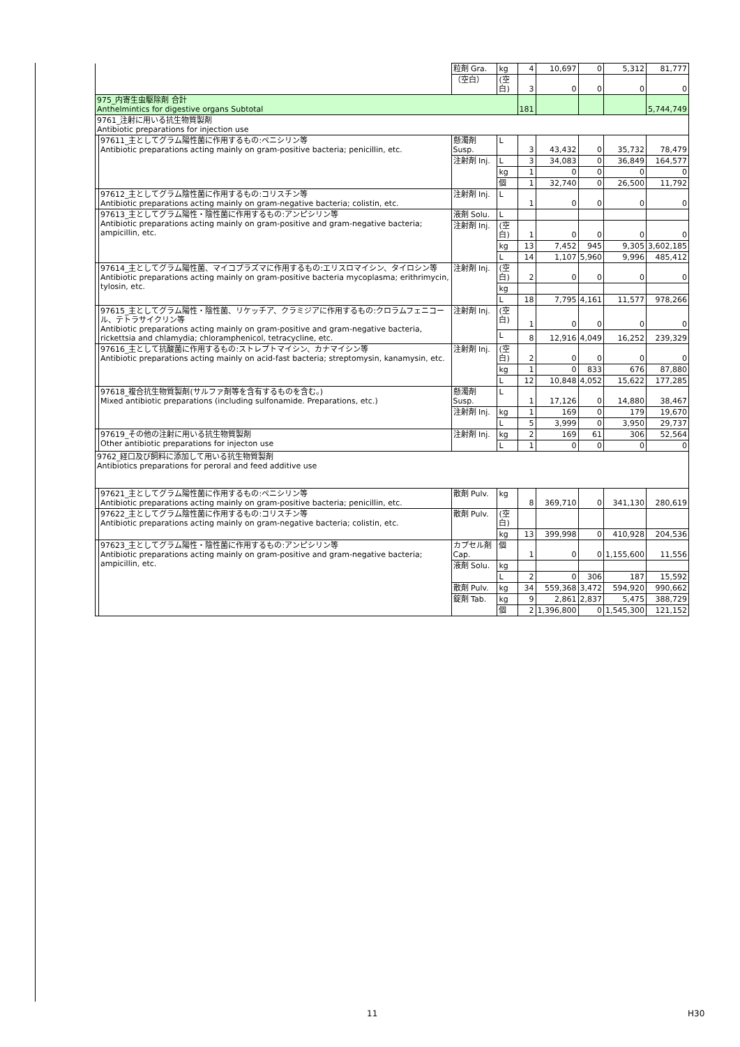| | | 粒剤 Gra. | kg | 4 | 10,697 | 0 | 5,312 | 81,777 |
| | | （空白） | (空白) | 3 | 0 | 0 | 0 | 0 |
| 975_内寄生虫駆除剤 合計 Anthelmintics for digestive organs Subtotal | | | | 181 | | | | 5,744,749 |
| 9761_注射に用いる抗生物質製剤 Antibiotic preparations for injection use | | | | | | | | |
| | 97611_主としてグラム陽性菌に作用するもの:ペニシリン等 Antibiotic preparations acting mainly on gram-positive bacteria; penicillin, etc. | 懸濁剤 Susp. | L | 3 | 43,432 | 0 | 35,732 | 78,479 |
| | | 注射剤 Inj. | L | 3 | 34,083 | 0 | 36,849 | 164,577 |
| | | | kg | 1 | 0 | 0 | 0 | 0 |
| | | | 個 | 1 | 32,740 | 0 | 26,500 | 11,792 |
| | 97612_主としてグラム陰性菌に作用するもの:コリスチン等 Antibiotic preparations acting mainly on gram-negative bacteria; colistin, etc. | 注射剤 Inj. | L | 1 | 0 | 0 | 0 | 0 |
| | 97613_主としてグラム陽性・陰性菌に作用するもの:アンピシリン等 Antibiotic preparations acting mainly on gram-positive and gram-negative bacteria; ampicillin, etc. | 液剤 Solu. | L | | | | | |
| | | 注射剤 Inj. | (空白) | 1 | 0 | 0 | 0 | 0 |
| | | | kg | 13 | 7,452 | 945 | 9,305 | 3,602,185 |
| | | | L | 14 | 1,107 | 5,960 | 9,996 | 485,412 |
| | 97614_主としてグラム陽性菌、マイコプラズマに作用するもの:エリスロマイシン、タイロシン等 Antibiotic preparations acting mainly on gram-positive bacteria mycoplasma; erithrimycin, tylosin, etc. | 注射剤 Inj. | (空白) | 2 | 0 | 0 | 0 | 0 |
| | | | kg | | | | | |
| | | | L | 18 | 7,795 | 4,161 | 11,577 | 978,266 |
| | 97615_主としてグラム陽性・陰性菌、リケッチア、クラミジアに作用するもの:クロラムフェニコール、テトラサイクリン等 Antibiotic preparations acting mainly on gram-positive and gram-negative bacteria, rickettsia and chlamydia; chloramphenicol, tetracycline, etc. | 注射剤 Inj. | (空白) | 1 | 0 | 0 | 0 | 0 |
| | | | L | 8 | 12,916 | 4,049 | 16,252 | 239,329 |
| | 97616_主として抗酸菌に作用するもの:ストレプトマイシン、カナマイシン等 Antibiotic preparations acting mainly on acid-fast bacteria; streptomysin, kanamysin, etc. | 注射剤 Inj. | (空白) | 2 | 0 | 0 | 0 | 0 |
| | | | kg | 1 | 0 | 833 | 676 | 87,880 |
| | | | L | 12 | 10,848 | 4,052 | 15,622 | 177,285 |
| | 97618_複合抗生物質製剤(サルファ剤等を含有するものを含む。) Mixed antibiotic preparations (including sulfonamide. Preparations, etc.) | 懸濁剤 Susp. | L | 1 | 17,126 | 0 | 14,880 | 38,467 |
| | | 注射剤 Inj. | kg | 1 | 169 | 0 | 179 | 19,670 |
| | | | L | 5 | 3,999 | 0 | 3,950 | 29,737 |
| | 97619_その他の注射に用いる抗生物質製剤 Other antibiotic preparations for injecton use | 注射剤 Inj. | kg | 2 | 169 | 61 | 306 | 52,564 |
| | | | L | 1 | 0 | 0 | 0 | 0 |
| 9762_経口及び飼料に添加して用いる抗生物質製剤 Antibiotics preparations for peroral and feed additive use | | | | | | | | |
| | 97621_主としてグラム陽性菌に作用するもの:ペニシリン等 Antibiotic preparations acting mainly on gram-positive bacteria; penicillin, etc. | 散剤 Pulv. | kg | 8 | 369,710 | 0 | 341,130 | 280,619 |
| | 97622_主としてグラム陰性菌に作用するもの:コリスチン等 Antibiotic preparations acting mainly on gram-negative bacteria; colistin, etc. | 散剤 Pulv. | (空白) | | | | | |
| | | | kg | 13 | 399,998 | 0 | 410,928 | 204,536 |
| | 97623_主としてグラム陽性・陰性菌に作用するもの:アンピシリン等 Antibiotic preparations acting mainly on gram-positive and gram-negative bacteria; ampicillin, etc. | カプセル剤 Cap. | 個 | 1 | 0 | 0 | 1,155,600 | 11,556 |
| | | 液剤 Solu. | kg | | | | | |
| | | | L | 2 | 0 | 306 | 187 | 15,592 |
| | | 散剤 Pulv. | kg | 34 | 559,368 | 3,472 | 594,920 | 990,662 |
| | | 錠剤 Tab. | kg | 9 | 2,861 | 2,837 | 5,475 | 388,729 |
| | | | 個 | 2 | 1,396,800 | 0 | 1,545,300 | 121,152 |
11 H30